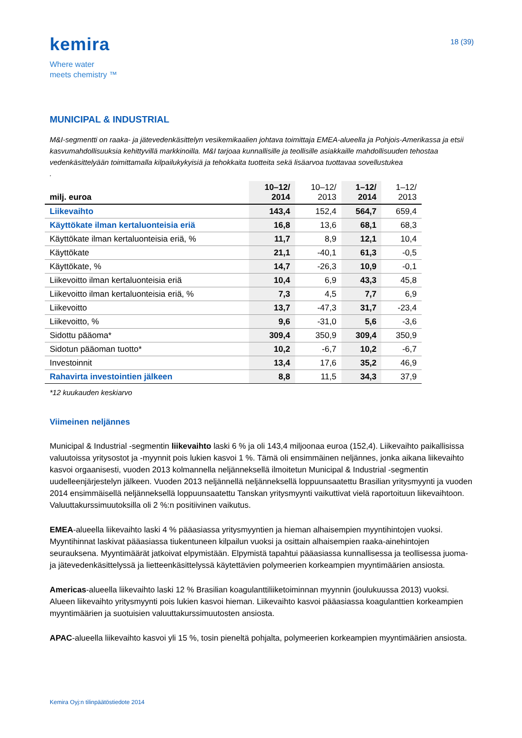kemira
Where water
meets chemistry ™
18 (39)
MUNICIPAL & INDUSTRIAL
M&I-segmentti on raaka- ja jätevedenkäsittelyn vesikemikaalien johtava toimittaja EMEA-alueella ja Pohjois-Amerikassa ja etsii kasvumahdollisuuksia kehittyvillä markkinoilla. M&I tarjoaa kunnallisille ja teollisille asiakkaille mahdollisuuden tehostaa vedenkäsittelyään toimittamalla kilpailukykyisiä ja tehokkaita tuotteita sekä lisäarvoa tuottavaa sovellustukea
.
| milj. euroa | 10–12/ 2014 | 10–12/ 2013 | 1–12/ 2014 | 1–12/ 2013 |
| --- | --- | --- | --- | --- |
| Liikevaihto | 143,4 | 152,4 | 564,7 | 659,4 |
| Käyttökate ilman kertaluonteisia eriä | 16,8 | 13,6 | 68,1 | 68,3 |
| Käyttökate ilman kertaluonteisia eriä, % | 11,7 | 8,9 | 12,1 | 10,4 |
| Käyttökate | 21,1 | -40,1 | 61,3 | -0,5 |
| Käyttökate, % | 14,7 | -26,3 | 10,9 | -0,1 |
| Liikevoitto ilman kertaluonteisia eriä | 10,4 | 6,9 | 43,3 | 45,8 |
| Liikevoitto ilman kertaluonteisia eriä, % | 7,3 | 4,5 | 7,7 | 6,9 |
| Liikevoitto | 13,7 | -47,3 | 31,7 | -23,4 |
| Liikevoitto, % | 9,6 | -31,0 | 5,6 | -3,6 |
| Sidottu pääoma* | 309,4 | 350,9 | 309,4 | 350,9 |
| Sidotun pääoman tuotto* | 10,2 | -6,7 | 10,2 | -6,7 |
| Investoinnit | 13,4 | 17,6 | 35,2 | 46,9 |
| Rahavirta investointien jälkeen | 8,8 | 11,5 | 34,3 | 37,9 |
*12 kuukauden keskiarvo
Viimeinen neljännes
Municipal & Industrial -segmentin liikevaihto laski 6 % ja oli 143,4 miljoonaa euroa (152,4). Liikevaihto paikallisissa valuutoissa yritysostot ja -myynnit pois lukien kasvoi 1 %. Tämä oli ensimmäinen neljännes, jonka aikana liikevaihto kasvoi orgaanisesti, vuoden 2013 kolmannella neljänneksellä ilmoitetun Municipal & Industrial -segmentin uudelleenjärjestelyn jälkeen. Vuoden 2013 neljännellä neljänneksellä loppuunsaatettu Brasilian yritysmyynti ja vuoden 2014 ensimmäisellä neljänneksellä loppuunsaatettu Tanskan yritysmyynti vaikuttivat vielä raportoituun liikevaihtoon. Valuuttakurssimuutoksilla oli 2 %:n positiivinen vaikutus.
EMEA-alueella liikevaihto laski 4 % pääasiassa yritysmyyntien ja hieman alhaisempien myyntihintojen vuoksi. Myyntihinnat laskivat pääasiassa tiukentuneen kilpailun vuoksi ja osittain alhaisempien raaka-ainehintojen seurauksena. Myyntimäärät jatkoivat elpymistään. Elpymistä tapahtui pääasiassa kunnallisessa ja teollisessa juoma- ja jätevedenkäsittelyssä ja lietteenkäsittelyssä käytettävien polymeerien korkeampien myyntimäärien ansiosta.
Americas-alueella liikevaihto laski 12 % Brasilian koagulanttiliiketoiminnan myynnin (joulukuussa 2013) vuoksi. Alueen liikevaihto yritysmyynti pois lukien kasvoi hieman. Liikevaihto kasvoi pääasiassa koagulanttien korkeampien myyntimäärien ja suotuisien valuuttakurssimuutosten ansiosta.
APAC-alueella liikevaihto kasvoi yli 15 %, tosin pieneltä pohjalta, polymeerien korkeampien myyntimäärien ansiosta.
Kemira Oyj:n tilinpäätöstiedote 2014